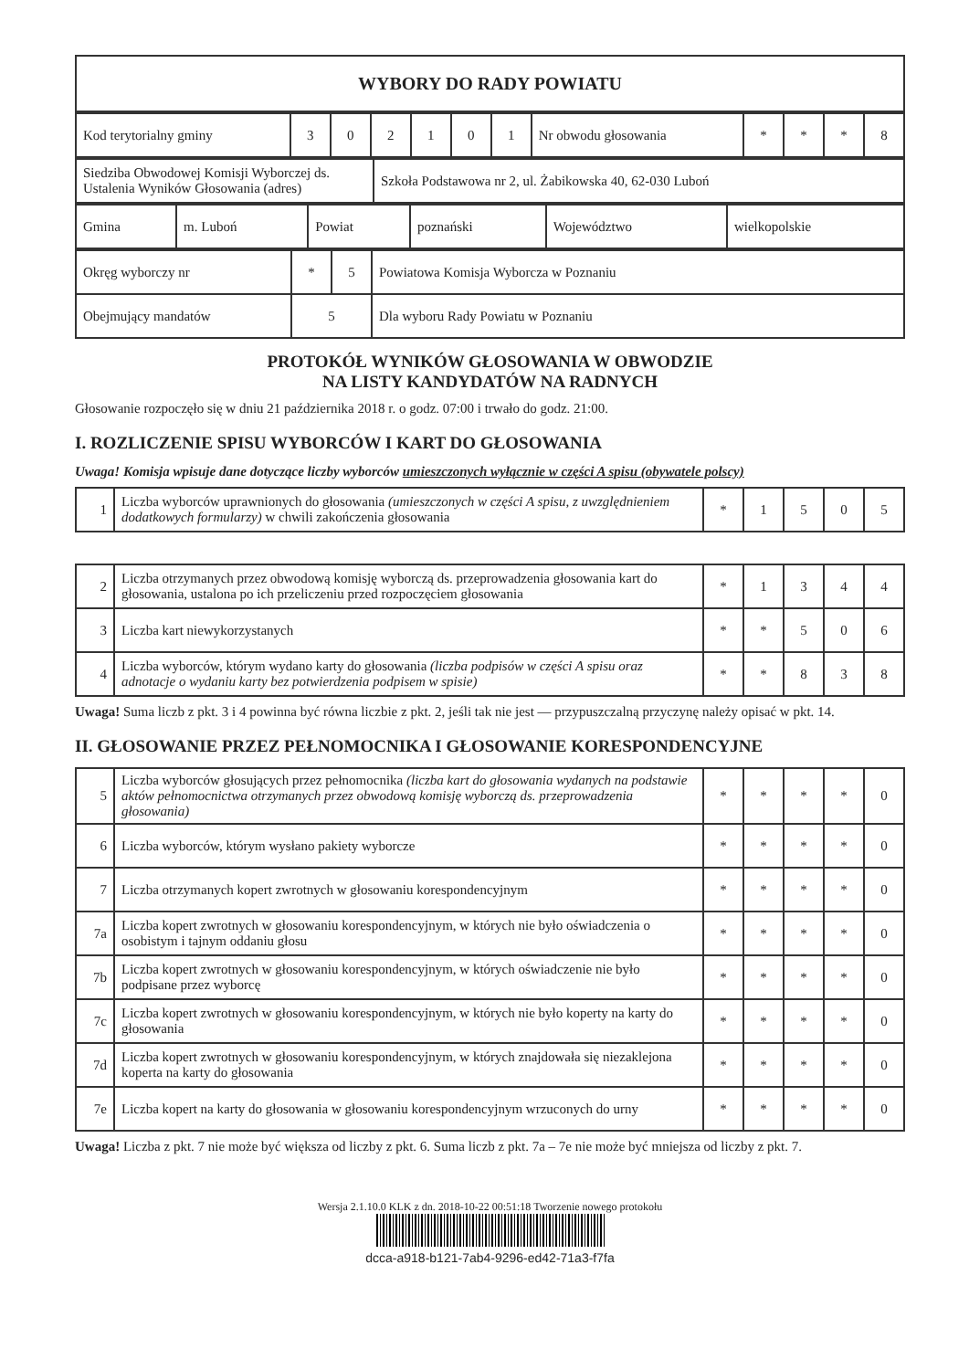| WYBORY DO RADY POWIATU |
| Kod terytorialny gminy | 3 | 0 | 2 | 1 | 0 | 1 | Nr obwodu głosowania | * | * | * | 8 |
| Siedziba Obwodowej Komisji Wyborczej ds. Ustalenia Wyników Głosowania (adres) | Szkoła Podstawowa nr 2, ul. Żabikowska 40, 62-030 Luboń |
| Gmina | m. Luboń | Powiat | poznański | Województwo | wielkopolskie |
| Okręg wyborczy nr | * | 5 | Powiatowa Komisja Wyborcza w Poznaniu |
| Obejmujący mandatów | 5 | | Dla wyboru Rady Powiatu w Poznaniu |
PROTOKÓŁ WYNIKÓW GŁOSOWANIA W OBWODZIE
NA LISTY KANDYDATÓW NA RADNYCH
Głosowanie rozpoczęło się w dniu 21 października 2018 r. o godz. 07:00 i trwało do godz. 21:00.
I. ROZLICZENIE SPISU WYBORCÓW I KART DO GŁOSOWANIA
Uwaga! Komisja wpisuje dane dotyczące liczby wyborców umieszczonych wyłącznie w części A spisu (obywatele polscy)
| 1 | Liczba wyborców uprawnionych do głosowania (umieszczonych w części A spisu, z uwzględnieniem dodatkowych formularzy) w chwili zakończenia głosowania | * | 1 | 5 | 0 | 5 |
| 2 | Liczba otrzymanych przez obwodową komisję wyborczą ds. przeprowadzenia głosowania kart do głosowania, ustalona po ich przeliczeniu przed rozpoczęciem głosowania | * | 1 | 3 | 4 | 4 |
| 3 | Liczba kart niewykorzystanych | * | * | 5 | 0 | 6 |
| 4 | Liczba wyborców, którym wydano karty do głosowania (liczba podpisów w części A spisu oraz adnotacje o wydaniu karty bez potwierdzenia podpisem w spisie) | * | * | 8 | 3 | 8 |
Uwaga! Suma liczb z pkt. 3 i 4 powinna być równa liczbie z pkt. 2, jeśli tak nie jest — przypuszczalną przyczynę należy opisać w pkt. 14.
II. GŁOSOWANIE PRZEZ PEŁNOMOCNIKA I GŁOSOWANIE KORESPONDENCYJNE
| 5 | Liczba wyborców głosujących przez pełnomocnika (liczba kart do głosowania wydanych na podstawie aktów pełnomocnictwa otrzymanych przez obwodową komisję wyborczą ds. przeprowadzenia głosowania) | * | * | * | * | 0 |
| 6 | Liczba wyborców, którym wysłano pakiety wyborcze | * | * | * | * | 0 |
| 7 | Liczba otrzymanych kopert zwrotnych w głosowaniu korespondencyjnym | * | * | * | * | 0 |
| 7a | Liczba kopert zwrotnych w głosowaniu korespondencyjnym, w których nie było oświadczenia o osobistym i tajnym oddaniu głosu | * | * | * | * | 0 |
| 7b | Liczba kopert zwrotnych w głosowaniu korespondencyjnym, w których oświadczenie nie było podpisane przez wyborcę | * | * | * | * | 0 |
| 7c | Liczba kopert zwrotnych w głosowaniu korespondencyjnym, w których nie było koperty na karty do głosowania | * | * | * | * | 0 |
| 7d | Liczba kopert zwrotnych w głosowaniu korespondencyjnym, w których znajdowała się niezaklejona koperta na karty do głosowania | * | * | * | * | 0 |
| 7e | Liczba kopert na karty do głosowania w głosowaniu korespondencyjnym wrzuconych do urny | * | * | * | * | 0 |
Uwaga! Liczba z pkt. 7 nie może być większa od liczby z pkt. 6. Suma liczb z pkt. 7a – 7e nie może być mniejsza od liczby z pkt. 7.
Wersja 2.1.10.0 KLK z dn. 2018-10-22 00:51:18 Tworzenie nowego protokołu
dcca-a918-b121-7ab4-9296-ed42-71a3-f7fa